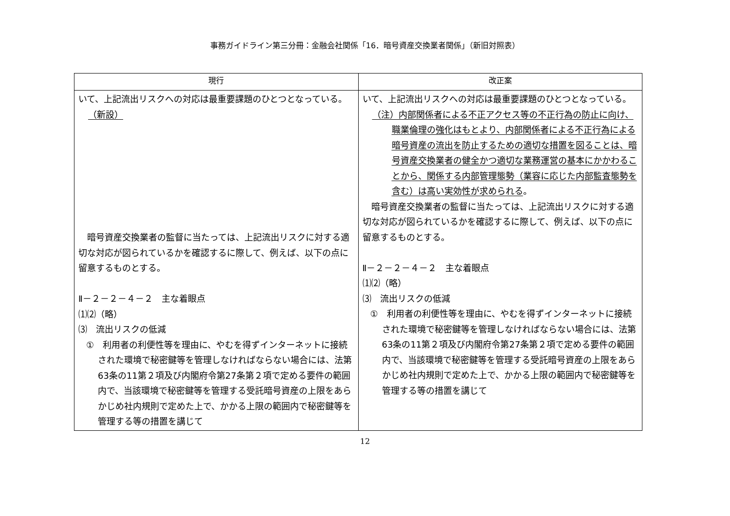事務ガイドライン第三分冊：金融会社関係「16．暗号資産交換業者関係」（新旧対照表）
| 現行 | 改正案 |
| --- | --- |
| いて、上記流出リスクへの対応は最重要課題のひとつとなっている。 （新設） 暗号資産交換業者の監督に当たっては、上記流出リスクに対する適切な対応が図られているかを確認するに際して、例えば、以下の点に留意するものとする。 Ⅱ－２－２－４－２ 主な着眼点 ⑴⑵（略） ⑶ 流出リスクの低減 ① 利用者の利便性等を理由に、やむを得ずインターネットに接続された環境で秘密鍵等を管理しなければならない場合には、法第63条の11第２項及び内閣府令第27条第２項で定める要件の範囲内で、当該環境で秘密鍵等を管理する受託暗号資産の上限をあらかじめ社内規則で定めた上で、かかる上限の範囲内で秘密鍵等を管理する等の措置を講じて | いて、上記流出リスクへの対応は最重要課題のひとつとなっている。 （注）内部関係者による不正アクセス等の不正行為の防止に向け、職業倫理の強化はもとより、内部関係者による不正行為による暗号資産の流出を防止するための適切な措置を図ることは、暗号資産交換業者の健全かつ適切な業務運営の基本にかかわることから、関係する内部管理態勢（業容に応じた内部監査態勢を含む）は高い実効性が求められる 。 暗号資産交換業者の監督に当たっては、上記流出リスクに対する適切な対応が図られているかを確認するに際して、例えば、以下の点に留意するものとする。 Ⅱ－２－２－４－２ 主な着眼点 ⑴⑵（略） ⑶ 流出リスクの低減 ① 利用者の利便性等を理由に、やむを得ずインターネットに接続された環境で秘密鍵等を管理しなければならない場合には、法第63条の11第２項及び内閣府令第27条第２項で定める要件の範囲内で、当該環境で秘密鍵等を管理する受託暗号資産の上限をあらかじめ社内規則で定めた上で、かかる上限の範囲内で秘密鍵等を管理する等の措置を講じて |
12